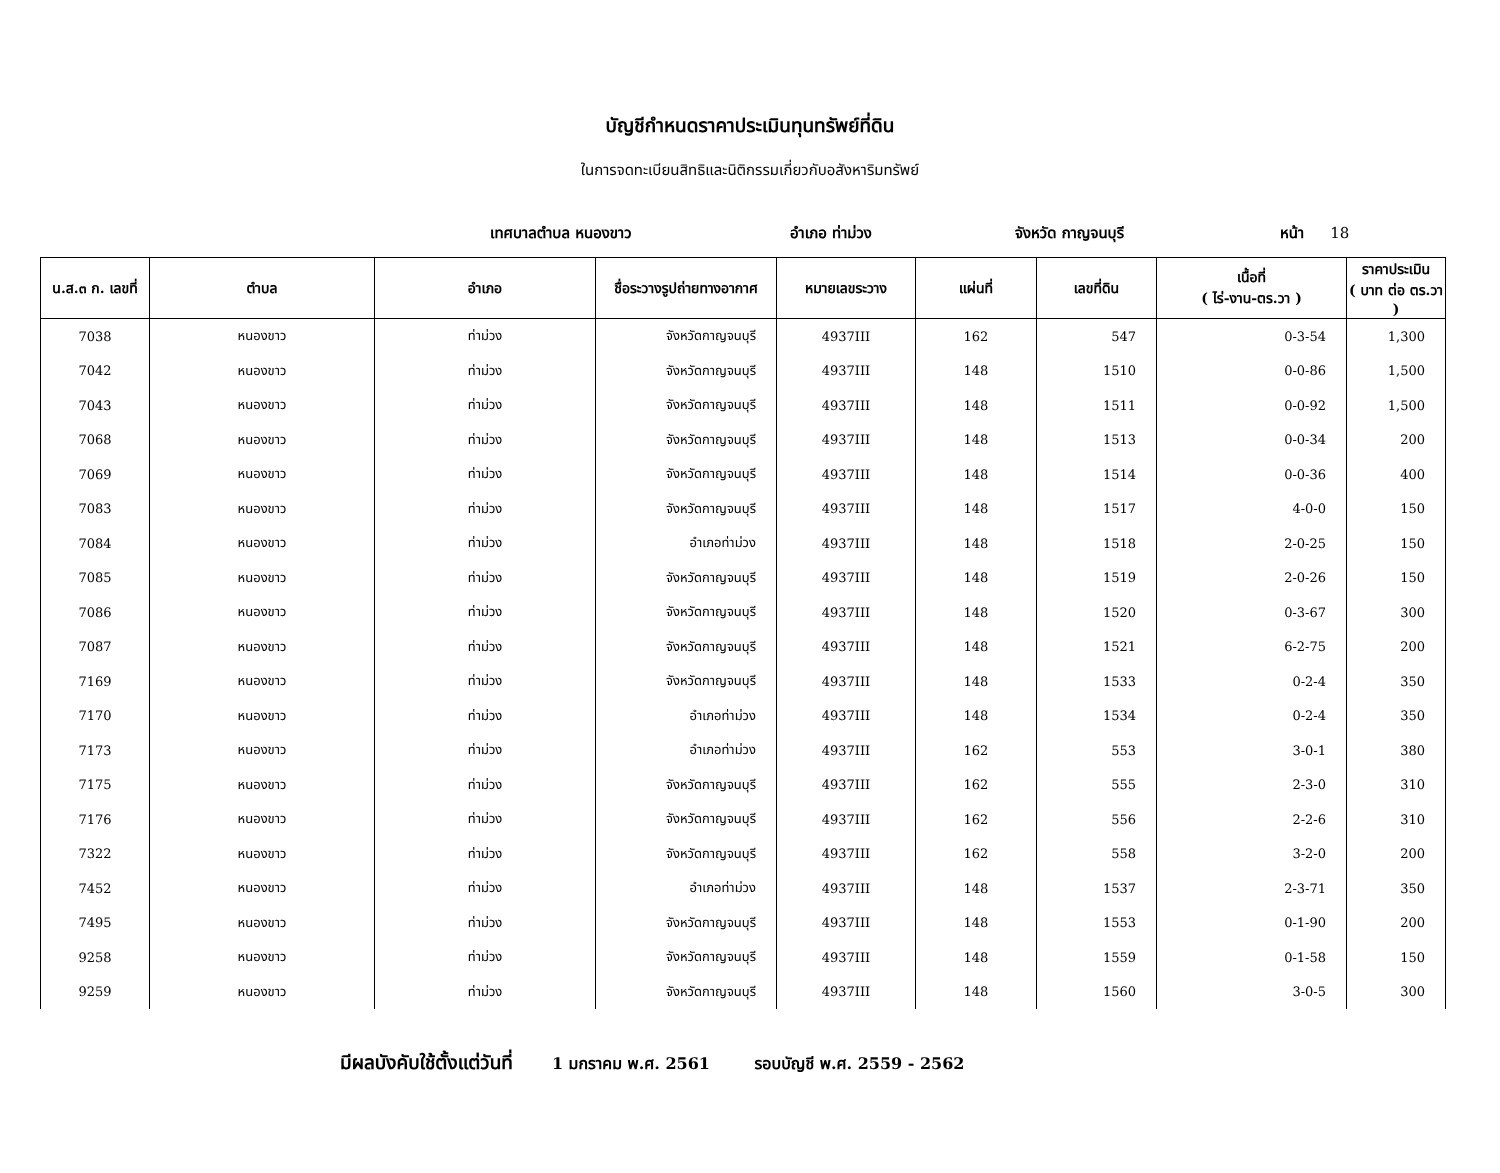บัญชีกำหนดราคาประเมินทุนทรัพย์ที่ดิน
ในการจดทะเบียนสิทธิและนิติกรรมเกี่ยวกับอสังหาริมทรัพย์
เทศบาลตำบล หนองขาว อำเภอ ท่าม่วง จังหวัด กาญจนบุรี หน้า 18
| น.ส.๓ ก. เลขที่ | ตำบล | อำเภอ | ชื่อระวางรูปถ่ายทางอากาศ | หมายเลขระวาง | แผ่นที่ | เลขที่ดิน | เนื้อที่ ( ไร่-งาน-ตร.วา ) | ราคาประเมิน ( บาท ต่อ ตร.วา ) |
| --- | --- | --- | --- | --- | --- | --- | --- | --- |
| 7038 | หนองขาว | ท่าม่วง | จังหวัดกาญจนบุรี | 4937III | 162 | 547 | 0-3-54 | 1,300 |
| 7042 | หนองขาว | ท่าม่วง | จังหวัดกาญจนบุรี | 4937III | 148 | 1510 | 0-0-86 | 1,500 |
| 7043 | หนองขาว | ท่าม่วง | จังหวัดกาญจนบุรี | 4937III | 148 | 1511 | 0-0-92 | 1,500 |
| 7068 | หนองขาว | ท่าม่วง | จังหวัดกาญจนบุรี | 4937III | 148 | 1513 | 0-0-34 | 200 |
| 7069 | หนองขาว | ท่าม่วง | จังหวัดกาญจนบุรี | 4937III | 148 | 1514 | 0-0-36 | 400 |
| 7083 | หนองขาว | ท่าม่วง | จังหวัดกาญจนบุรี | 4937III | 148 | 1517 | 4-0-0 | 150 |
| 7084 | หนองขาว | ท่าม่วง | อำเภอท่าม่วง | 4937III | 148 | 1518 | 2-0-25 | 150 |
| 7085 | หนองขาว | ท่าม่วง | จังหวัดกาญจนบุรี | 4937III | 148 | 1519 | 2-0-26 | 150 |
| 7086 | หนองขาว | ท่าม่วง | จังหวัดกาญจนบุรี | 4937III | 148 | 1520 | 0-3-67 | 300 |
| 7087 | หนองขาว | ท่าม่วง | จังหวัดกาญจนบุรี | 4937III | 148 | 1521 | 6-2-75 | 200 |
| 7169 | หนองขาว | ท่าม่วง | จังหวัดกาญจนบุรี | 4937III | 148 | 1533 | 0-2-4 | 350 |
| 7170 | หนองขาว | ท่าม่วง | อำเภอท่าม่วง | 4937III | 148 | 1534 | 0-2-4 | 350 |
| 7173 | หนองขาว | ท่าม่วง | อำเภอท่าม่วง | 4937III | 162 | 553 | 3-0-1 | 380 |
| 7175 | หนองขาว | ท่าม่วง | จังหวัดกาญจนบุรี | 4937III | 162 | 555 | 2-3-0 | 310 |
| 7176 | หนองขาว | ท่าม่วง | จังหวัดกาญจนบุรี | 4937III | 162 | 556 | 2-2-6 | 310 |
| 7322 | หนองขาว | ท่าม่วง | จังหวัดกาญจนบุรี | 4937III | 162 | 558 | 3-2-0 | 200 |
| 7452 | หนองขาว | ท่าม่วง | อำเภอท่าม่วง | 4937III | 148 | 1537 | 2-3-71 | 350 |
| 7495 | หนองขาว | ท่าม่วง | จังหวัดกาญจนบุรี | 4937III | 148 | 1553 | 0-1-90 | 200 |
| 9258 | หนองขาว | ท่าม่วง | จังหวัดกาญจนบุรี | 4937III | 148 | 1559 | 0-1-58 | 150 |
| 9259 | หนองขาว | ท่าม่วง | จังหวัดกาญจนบุรี | 4937III | 148 | 1560 | 3-0-5 | 300 |
มีผลบังคับใช้ตั้งแต่วันที่ 1 มกราคม พ.ศ. 2561 รอบบัญชี พ.ศ. 2559 - 2562